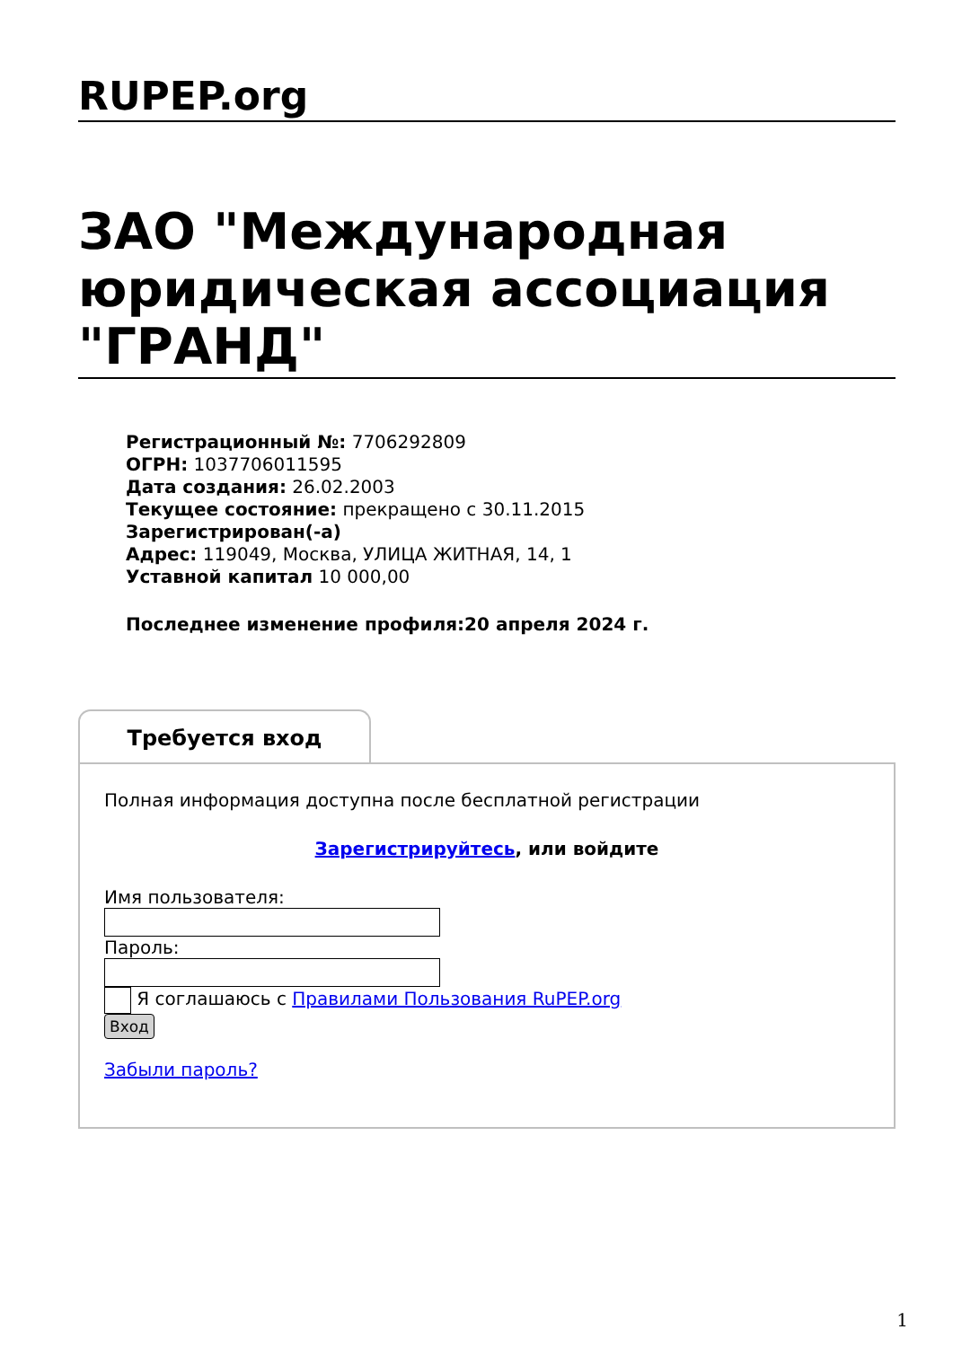RUPEP.org
ЗАО "Международная юридическая ассоциация "ГРАНД"
Регистрационный №: 7706292809
ОГРН: 1037706011595
Дата создания: 26.02.2003
Текущее состояние: прекращено с 30.11.2015
Зарегистрирован(-а)
Адрес: 119049, Москва, УЛИЦА ЖИТНАЯ, 14, 1
Уставной капитал 10 000,00
Последнее изменение профиля:20 апреля 2024 г.
Требуется вход
Полная информация доступна после бесплатной регистрации
Зарегистрируйтесь, или войдите
Имя пользователя:
Пароль:
Я соглашаюсь с Правилами Пользования RuPEP.org
Вход
Забыли пароль?
1